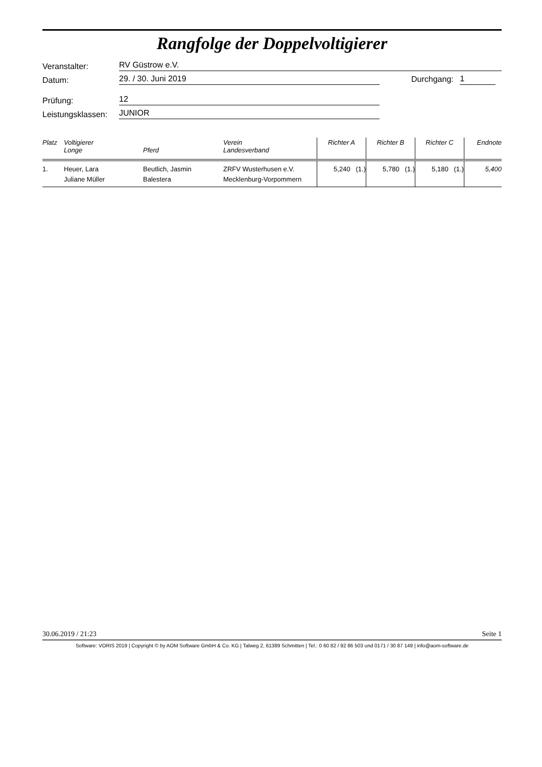Rangfolge der Doppelvoltigierer
Veranstalter: RV Güstrow e.V.
Datum: 29. / 30. Juni 2019 Durchgang: 1
Prüfung: 12
Leistungsklassen: JUNIOR
| Platz | Voltigierer Longe | Pferd | Verein Landesverband | Richter A | Richter B | Richter C | Endnote |
| --- | --- | --- | --- | --- | --- | --- | --- |
| 1. | Heuer, Lara Juliane Müller | Beutlich, Jasmin Balestera | ZRFV Wusterhusen e.V. Mecklenburg-Vorpommern | 5,240 (1.) | 5,780 (1.) | 5,180 (1.) | 5,400 |
30.06.2019 / 21:23 Seite 1
Software: VORIS 2019 | Copyright © by AOM Software GmbH & Co. KG | Talweg 2, 61389 Schmitten | Tel.: 0 60 82 / 92 86 503 und 0171 / 30 87 149 | info@aom-software.de